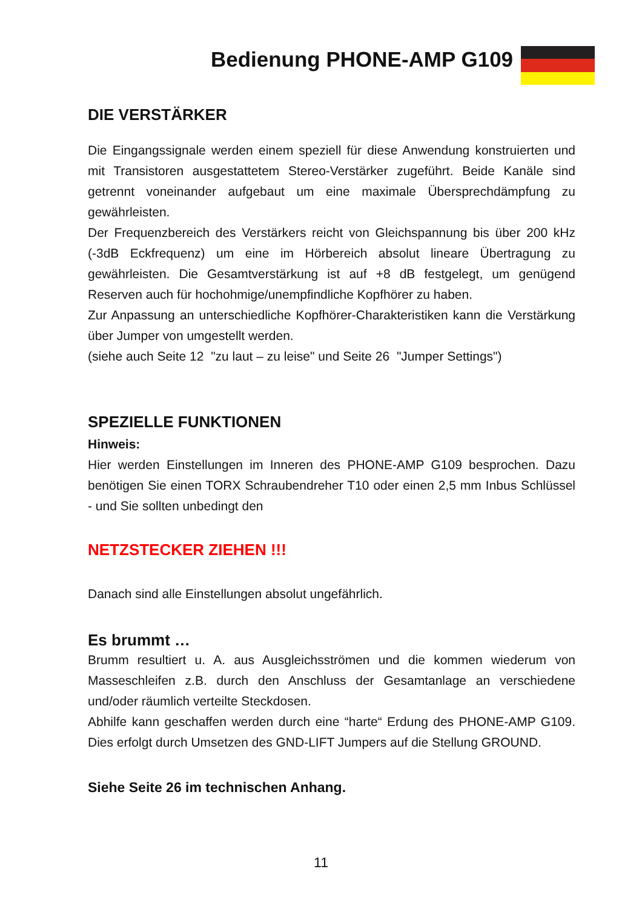Bedienung PHONE-AMP G109
DIE VERSTÄRKER
Die Eingangssignale werden einem speziell für diese Anwendung konstruierten und mit Transistoren ausgestattetem Stereo-Verstärker zugeführt. Beide Kanäle sind getrennt voneinander aufgebaut um eine maximale Übersprechdämpfung zu gewährleisten.
Der Frequenzbereich des Verstärkers reicht von Gleichspannung bis über 200 kHz (-3dB Eckfrequenz) um eine im Hörbereich absolut lineare Übertragung zu gewährleisten. Die Gesamtverstärkung ist auf +8 dB festgelegt, um genügend Reserven auch für hochohmige/unempfindliche Kopfhörer zu haben.
Zur Anpassung an unterschiedliche Kopfhörer-Charakteristiken kann die Verstärkung über Jumper von umgestellt werden.
(siehe auch Seite 12 "zu laut – zu leise" und Seite 26 "Jumper Settings")
SPEZIELLE FUNKTIONEN
Hinweis:
Hier werden Einstellungen im Inneren des PHONE-AMP G109 besprochen. Dazu benötigen Sie einen TORX Schraubendreher T10 oder einen 2,5 mm Inbus Schlüssel - und Sie sollten unbedingt den
NETZSTECKER ZIEHEN !!!
Danach sind alle Einstellungen absolut ungefährlich.
Es brummt …
Brumm resultiert u. A. aus Ausgleichsströmen und die kommen wiederum von Masseschleifen z.B. durch den Anschluss der Gesamtanlage an verschiedene und/oder räumlich verteilte Steckdosen.
Abhilfe kann geschaffen werden durch eine “harte“ Erdung des PHONE-AMP G109. Dies erfolgt durch Umsetzen des GND-LIFT Jumpers auf die Stellung GROUND.
Siehe Seite 26 im technischen Anhang.
11